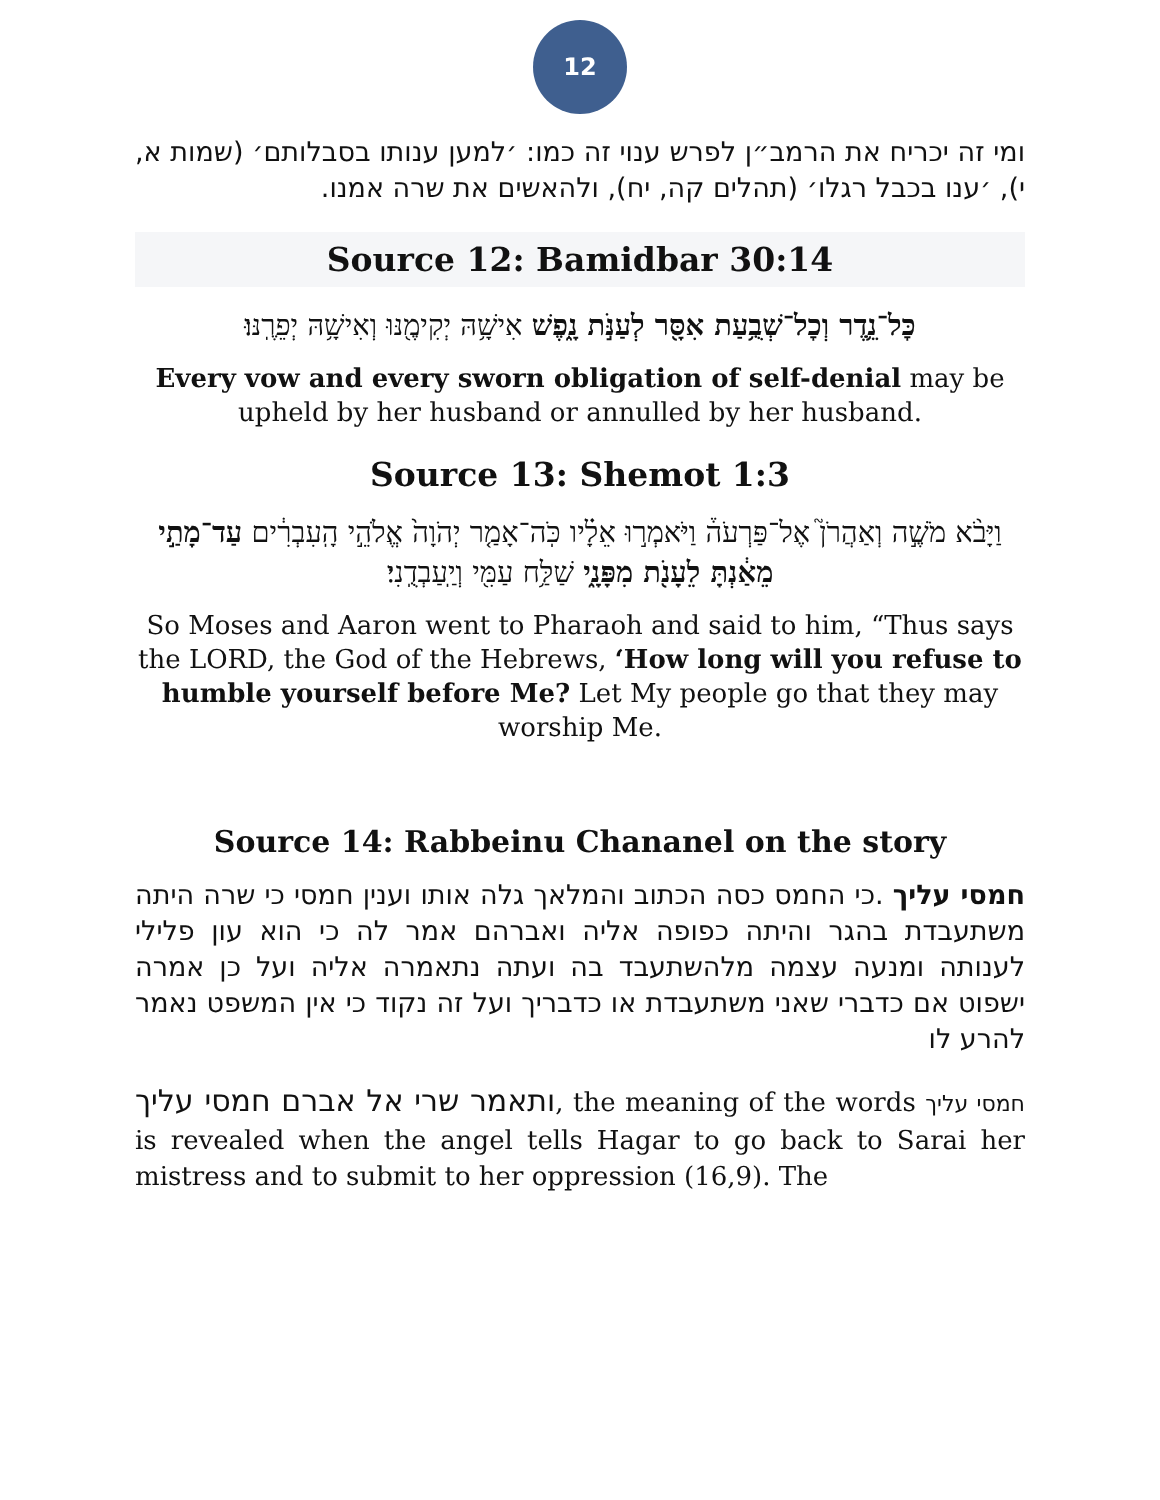12
ומי זה יכריח את הרמב״ן לפרש ענוי זה כמו: ׳למען ענותו בסבלותם׳ (שמות א, י), ׳ענו בכבל רגלו׳ (תהלים קה, יח), ולהאשים את שרה אמנו.
Source 12: Bamidbar 30:14
כׇּל־נֵ֛דֶר וְכׇל־שְׁבֻ֥עַת אִסָּ֖ר לְעַנֹּ֣ת נָ֑פֶשׁ אִישָׁ֥הּ יְקִימֶ֖נּוּ וְאִישָׁ֥הּ יְפֵרֶֽנּוּ׃
Every vow and every sworn obligation of self-denial may be upheld by her husband or annulled by her husband.
Source 13: Shemot 1:3
וַיָּבֹ֨א מֹשֶׁ֣ה וְאַהֲרֹן֮ אֶל־פַּרְעֹה֒ וַיֹּאמְר֣וּ אֵלָ֗יו כֹּֽה־אָמַ֤ר יְהֹוָה֙ אֱלֹהֵ֣י הָֽעִבְרִ֔ים עַד־מָתַ֣י מֵאַ֔נְתָּ לֵעָנֹ֖ת מִפָּנָ֑י שַׁלַּ֥ח עַמִּ֖י וְיַֽעַבְדֻֽנִי׃
So Moses and Aaron went to Pharaoh and said to him, “Thus says the LORD, the God of the Hebrews, ‘How long will you refuse to humble yourself before Me? Let My people go that they may worship Me.
Source 14: Rabbeinu Chananel on the story
חמסי עליך .כי החמס כסה הכתוב והמלאך גלה אותו וענין חמסי כי שרה היתה משתעבדת בהגר והיתה כפופה אליה ואברהם אמר לה כי הוא עון פלילי לענותה ומנעה עצמה מלהשתעבד בה ועתה נתאמרה אליה ועל כן אמרה ישפוט אם כדברי שאני משתעבדת או כדבריך ועל זה נקוד כי אין המשפט נאמר להרע לו
ותאמר שרי אל אברם חמסי עליך, the meaning of the words חמסי עליך is revealed when the angel tells Hagar to go back to Sarai her mistress and to submit to her oppression (16,9). The